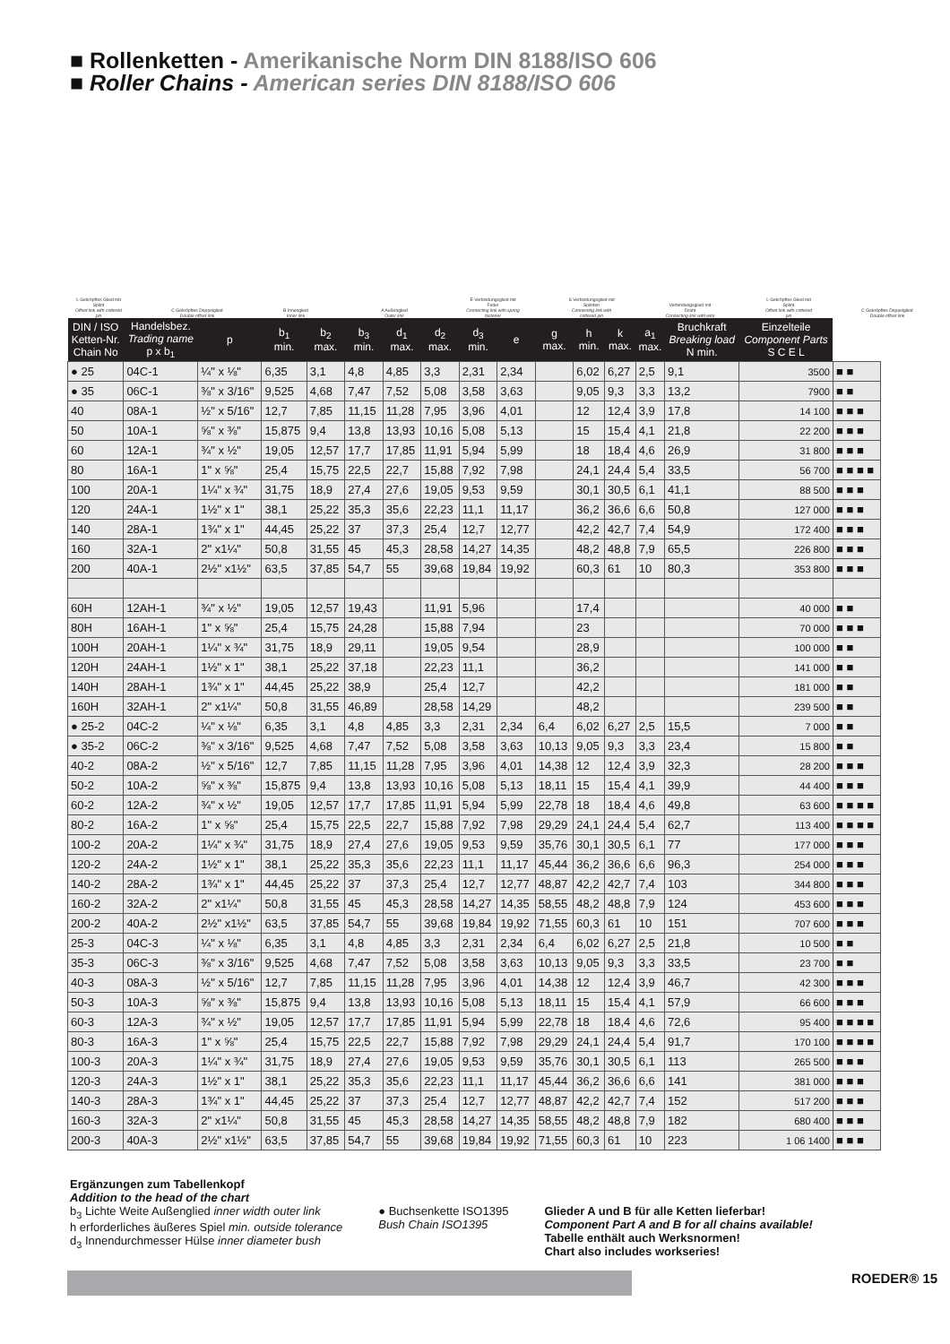■ Rollenketten - Amerikanische Norm DIN 8188/ISO 606
■ Roller Chains - American series DIN 8188/ISO 606
L Gekröpftes Glied mit Splint
Offset link with cottered pin
C Gekröpftes Doppelglied
Double offset link
B Innenglied
Inner link
A Außenglied
Outer link
E Verbindungsglied mit Feder
Connecting link with spring fastener
S Verbindungsglied mit Splinten
Connecting link with cottered pin
Verbindungsglied mit Draht
Connecting link with wire
L Gekröpftes Glied mit Splint
Offset link with cottered pin
C Gekröpftes Doppelglied
Double offset link
| DIN / ISO Ketten-Nr. Chain No | Handelsbez. Trading name p x b<sub>1</sub> | p | b<sub>1</sub> min. | b<sub>2</sub> max. | b<sub>3</sub> min. | d<sub>1</sub> max. | d<sub>2</sub> max. | d<sub>3</sub> min. | e | g max. | h min. | k max. | a<sub>1</sub> max. | Bruchkraft Breaking load N min. | Einzelteile Component Parts S C E L | |
| --- | --- | --- | --- | --- | --- | --- | --- | --- | --- | --- | --- | --- | --- | --- | --- | --- |
| ● 25 | 04C-1 | ¼" x ⅛" | 6,35 | 3,1 | 4,8 | 4,85 | 3,3 | 2,31 | 2,34 | | 6,02 | 6,27 | 2,5 | 9,1 | 3500 | ■ ■ |
| ● 35 | 06C-1 | ⅜" x 3/16" | 9,525 | 4,68 | 7,47 | 7,52 | 5,08 | 3,58 | 3,63 | | 9,05 | 9,3 | 3,3 | 13,2 | 7900 | ■ ■ |
| 40 | 08A-1 | ½" x 5/16" | 12,7 | 7,85 | 11,15 | 11,28 | 7,95 | 3,96 | 4,01 | | 12 | 12,4 | 3,9 | 17,8 | 14 100 | ■ ■ ■ |
| 50 | 10A-1 | ⅝" x ⅜" | 15,875 | 9,4 | 13,8 | 13,93 | 10,16 | 5,08 | 5,13 | | 15 | 15,4 | 4,1 | 21,8 | 22 200 | ■ ■ ■ |
| 60 | 12A-1 | ¾" x ½" | 19,05 | 12,57 | 17,7 | 17,85 | 11,91 | 5,94 | 5,99 | | 18 | 18,4 | 4,6 | 26,9 | 31 800 | ■ ■ ■ |
| 80 | 16A-1 | 1" x ⅝" | 25,4 | 15,75 | 22,5 | 22,7 | 15,88 | 7,92 | 7,98 | | 24,1 | 24,4 | 5,4 | 33,5 | 56 700 | ■ ■ ■ ■ |
| 100 | 20A-1 | 1¼" x ¾" | 31,75 | 18,9 | 27,4 | 27,6 | 19,05 | 9,53 | 9,59 | | 30,1 | 30,5 | 6,1 | 41,1 | 88 500 | ■ ■ ■ |
| 120 | 24A-1 | 1½" x 1" | 38,1 | 25,22 | 35,3 | 35,6 | 22,23 | 11,1 | 11,17 | | 36,2 | 36,6 | 6,6 | 50,8 | 127 000 | ■ ■ ■ |
| 140 | 28A-1 | 1¾" x 1" | 44,45 | 25,22 | 37 | 37,3 | 25,4 | 12,7 | 12,77 | | 42,2 | 42,7 | 7,4 | 54,9 | 172 400 | ■ ■ ■ |
| 160 | 32A-1 | 2" x1¼" | 50,8 | 31,55 | 45 | 45,3 | 28,58 | 14,27 | 14,35 | | 48,2 | 48,8 | 7,9 | 65,5 | 226 800 | ■ ■ ■ |
| 200 | 40A-1 | 2½" x1½" | 63,5 | 37,85 | 54,7 | 55 | 39,68 | 19,84 | 19,92 | | 60,3 | 61 | 10 | 80,3 | 353 800 | ■ ■ ■ |
| 60H | 12AH-1 | ¾" x ½" | 19,05 | 12,57 | 19,43 | | 11,91 | 5,96 | | | 17,4 | | | | 40 000 | ■ ■ |
| 80H | 16AH-1 | 1" x ⅝" | 25,4 | 15,75 | 24,28 | | 15,88 | 7,94 | | | 23 | | | | 70 000 | ■ ■ ■ |
| 100H | 20AH-1 | 1¼" x ¾" | 31,75 | 18,9 | 29,11 | | 19,05 | 9,54 | | | 28,9 | | | | 100 000 | ■ ■ |
| 120H | 24AH-1 | 1½" x 1" | 38,1 | 25,22 | 37,18 | | 22,23 | 11,1 | | | 36,2 | | | | 141 000 | ■ ■ |
| 140H | 28AH-1 | 1¾" x 1" | 44,45 | 25,22 | 38,9 | | 25,4 | 12,7 | | | 42,2 | | | | 181 000 | ■ ■ |
| 160H | 32AH-1 | 2" x1¼" | 50,8 | 31,55 | 46,89 | | 28,58 | 14,29 | | | 48,2 | | | | 239 500 | ■ ■ |
| ● 25-2 | 04C-2 | ¼" x ⅛" | 6,35 | 3,1 | 4,8 | 4,85 | 3,3 | 2,31 | 2,34 | 6,4 | 6,02 | 6,27 | 2,5 | 15,5 | 7 000 | ■ ■ |
| ● 35-2 | 06C-2 | ⅜" x 3/16" | 9,525 | 4,68 | 7,47 | 7,52 | 5,08 | 3,58 | 3,63 | 10,13 | 9,05 | 9,3 | 3,3 | 23,4 | 15 800 | ■ ■ |
| 40-2 | 08A-2 | ½" x 5/16" | 12,7 | 7,85 | 11,15 | 11,28 | 7,95 | 3,96 | 4,01 | 14,38 | 12 | 12,4 | 3,9 | 32,3 | 28 200 | ■ ■ ■ |
| 50-2 | 10A-2 | ⅝" x ⅜" | 15,875 | 9,4 | 13,8 | 13,93 | 10,16 | 5,08 | 5,13 | 18,11 | 15 | 15,4 | 4,1 | 39,9 | 44 400 | ■ ■ ■ |
| 60-2 | 12A-2 | ¾" x ½" | 19,05 | 12,57 | 17,7 | 17,85 | 11,91 | 5,94 | 5,99 | 22,78 | 18 | 18,4 | 4,6 | 49,8 | 63 600 | ■ ■ ■ ■ |
| 80-2 | 16A-2 | 1" x ⅝" | 25,4 | 15,75 | 22,5 | 22,7 | 15,88 | 7,92 | 7,98 | 29,29 | 24,1 | 24,4 | 5,4 | 62,7 | 113 400 | ■ ■ ■ ■ |
| 100-2 | 20A-2 | 1¼" x ¾" | 31,75 | 18,9 | 27,4 | 27,6 | 19,05 | 9,53 | 9,59 | 35,76 | 30,1 | 30,5 | 6,1 | 77 | 177 000 | ■ ■ ■ |
| 120-2 | 24A-2 | 1½" x 1" | 38,1 | 25,22 | 35,3 | 35,6 | 22,23 | 11,1 | 11,17 | 45,44 | 36,2 | 36,6 | 6,6 | 96,3 | 254 000 | ■ ■ ■ |
| 140-2 | 28A-2 | 1¾" x 1" | 44,45 | 25,22 | 37 | 37,3 | 25,4 | 12,7 | 12,77 | 48,87 | 42,2 | 42,7 | 7,4 | 103 | 344 800 | ■ ■ ■ |
| 160-2 | 32A-2 | 2" x1¼" | 50,8 | 31,55 | 45 | 45,3 | 28,58 | 14,27 | 14,35 | 58,55 | 48,2 | 48,8 | 7,9 | 124 | 453 600 | ■ ■ ■ |
| 200-2 | 40A-2 | 2½" x1½" | 63,5 | 37,85 | 54,7 | 55 | 39,68 | 19,84 | 19,92 | 71,55 | 60,3 | 61 | 10 | 151 | 707 600 | ■ ■ ■ |
| 25-3 | 04C-3 | ¼" x ⅛" | 6,35 | 3,1 | 4,8 | 4,85 | 3,3 | 2,31 | 2,34 | 6,4 | 6,02 | 6,27 | 2,5 | 21,8 | 10 500 | ■ ■ |
| 35-3 | 06C-3 | ⅜" x 3/16" | 9,525 | 4,68 | 7,47 | 7,52 | 5,08 | 3,58 | 3,63 | 10,13 | 9,05 | 9,3 | 3,3 | 33,5 | 23 700 | ■ ■ |
| 40-3 | 08A-3 | ½" x 5/16" | 12,7 | 7,85 | 11,15 | 11,28 | 7,95 | 3,96 | 4,01 | 14,38 | 12 | 12,4 | 3,9 | 46,7 | 42 300 | ■ ■ ■ |
| 50-3 | 10A-3 | ⅝" x ⅜" | 15,875 | 9,4 | 13,8 | 13,93 | 10,16 | 5,08 | 5,13 | 18,11 | 15 | 15,4 | 4,1 | 57,9 | 66 600 | ■ ■ ■ |
| 60-3 | 12A-3 | ¾" x ½" | 19,05 | 12,57 | 17,7 | 17,85 | 11,91 | 5,94 | 5,99 | 22,78 | 18 | 18,4 | 4,6 | 72,6 | 95 400 | ■ ■ ■ ■ |
| 80-3 | 16A-3 | 1" x ⅝" | 25,4 | 15,75 | 22,5 | 22,7 | 15,88 | 7,92 | 7,98 | 29,29 | 24,1 | 24,4 | 5,4 | 91,7 | 170 100 | ■ ■ ■ ■ |
| 100-3 | 20A-3 | 1¼" x ¾" | 31,75 | 18,9 | 27,4 | 27,6 | 19,05 | 9,53 | 9,59 | 35,76 | 30,1 | 30,5 | 6,1 | 113 | 265 500 | ■ ■ ■ |
| 120-3 | 24A-3 | 1½" x 1" | 38,1 | 25,22 | 35,3 | 35,6 | 22,23 | 11,1 | 11,17 | 45,44 | 36,2 | 36,6 | 6,6 | 141 | 381 000 | ■ ■ ■ |
| 140-3 | 28A-3 | 1¾" x 1" | 44,45 | 25,22 | 37 | 37,3 | 25,4 | 12,7 | 12,77 | 48,87 | 42,2 | 42,7 | 7,4 | 152 | 517 200 | ■ ■ ■ |
| 160-3 | 32A-3 | 2" x1¼" | 50,8 | 31,55 | 45 | 45,3 | 28,58 | 14,27 | 14,35 | 58,55 | 48,2 | 48,8 | 7,9 | 182 | 680 400 | ■ ■ ■ |
| 200-3 | 40A-3 | 2½" x1½" | 63,5 | 37,85 | 54,7 | 55 | 39,68 | 19,84 | 19,92 | 71,55 | 60,3 | 61 | 10 | 223 | 1 06 1400 | ■ ■ ■ |
Ergänzungen zum Tabellenkopf
Addition to the head of the chart
b<sub>3</sub> Lichte Weite Außenglied inner width outer link
h erforderliches äußeres Spiel min. outside tolerance
d<sub>3</sub> Innendurchmesser Hülse inner diameter bush
● Buchsenkette ISO1395
Bush Chain ISO1395
Glieder A und B für alle Ketten lieferbar!
Component Part A and B for all chains available!
Tabelle enthält auch Werksnormen!
Chart also includes workseries!
ROEDER® 15